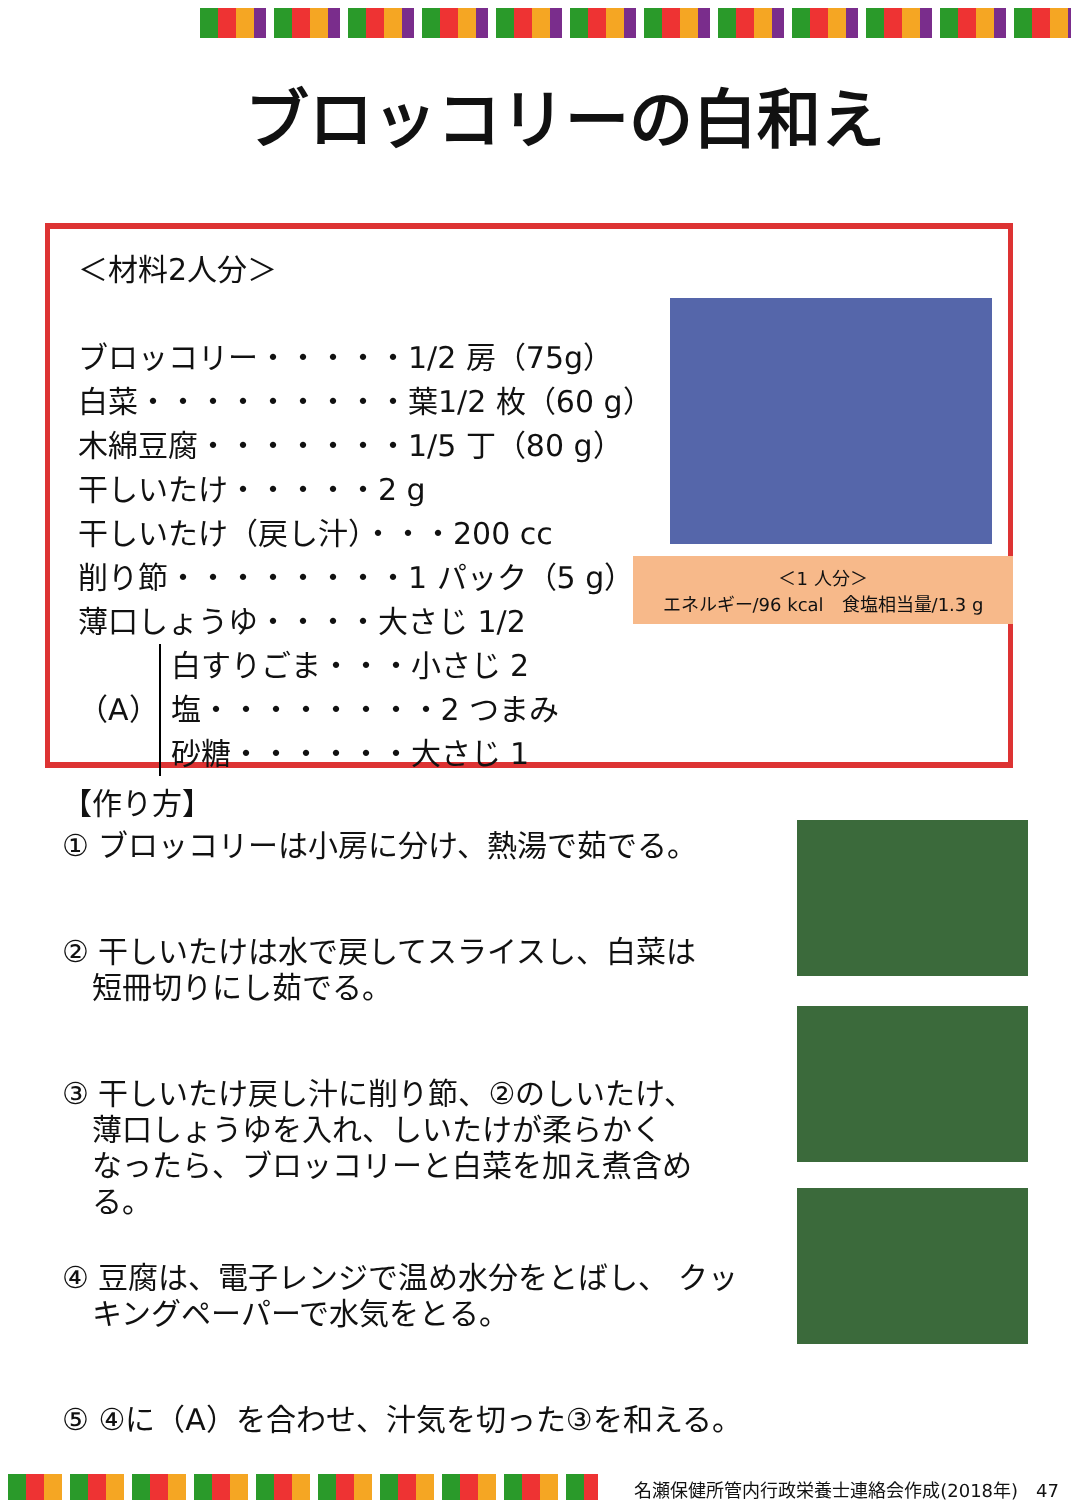ブロッコリーの白和え
＜材料2人分＞
ブロッコリー・・・・・1/2 房（75g）
白菜・・・・・・・・・葉1/2 枚（60 g）
木綿豆腐・・・・・・・1/5 丁（80 g）
干しいたけ・・・・・2 g
干しいたけ（戻し汁）・・・200 cc
削り節・・・・・・・・1 パック（5 g）
薄口しょうゆ・・・・大さじ 1/2
（A） 白すりごま・・・小さじ 2
塩・・・・・・・・2 つまみ
砂糖・・・・・・大さじ 1
＜1 人分＞
エネルギー/96 kcal　食塩相当量/1.3 g
【作り方】
① ブロッコリーは小房に分け、熱湯で茹でる。
② 干しいたけは水で戻してスライスし、白菜は
　短冊切りにし茹でる。
③ 干しいたけ戻し汁に削り節、②のしいたけ、
　薄口しょうゆを入れ、しいたけが柔らかく
　なったら、ブロッコリーと白菜を加え煮含め
　る。
④ 豆腐は、電子レンジで温め水分をとばし、 クッ
　キングペーパーで水気をとる。
⑤ ④に（A）を合わせ、汁気を切った③を和える。
名瀬保健所管内行政栄養士連絡会作成(2018年)　47